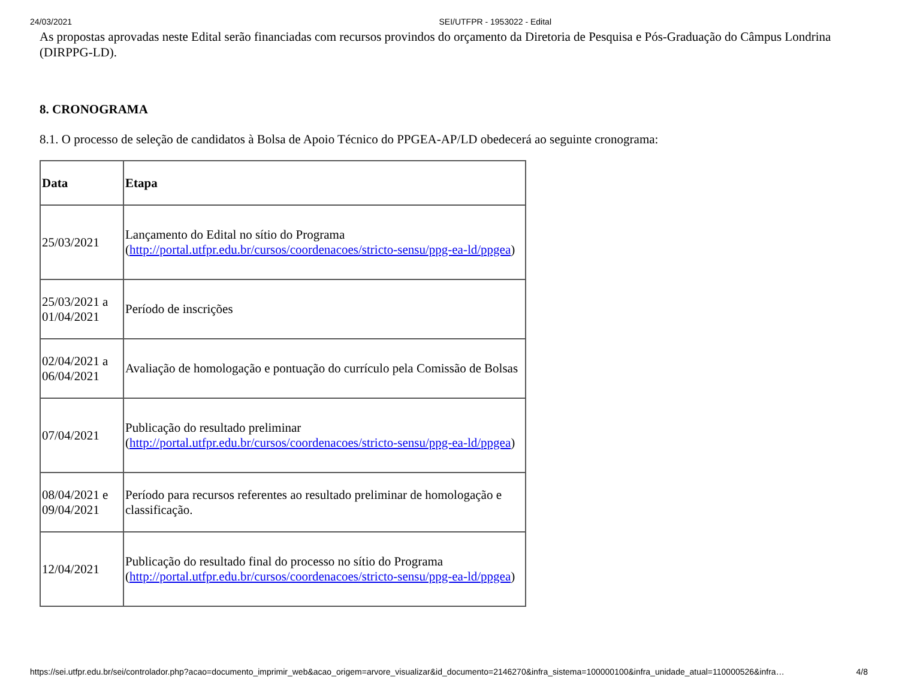24/03/2021 SEI/UTFPR - 1953022 - Edital
As propostas aprovadas neste Edital serão financiadas com recursos provindos do orçamento da Diretoria de Pesquisa e Pós-Graduação do Câmpus Londrina (DIRPPG-LD).
8. CRONOGRAMA
8.1. O processo de seleção de candidatos à Bolsa de Apoio Técnico do PPGEA-AP/LD obedecerá ao seguinte cronograma:
| Data | Etapa |
| --- | --- |
| 25/03/2021 | Lançamento do Edital no sítio do Programa ( http://portal.utfpr.edu.br/cursos/coordenacoes/stricto-sensu/ppg-ea-ld/ppgea ) |
| 25/03/2021 a 01/04/2021 | Período de inscrições |
| 02/04/2021 a 06/04/2021 | Avaliação de homologação e pontuação do currículo pela Comissão de Bolsas |
| 07/04/2021 | Publicação do resultado preliminar ( http://portal.utfpr.edu.br/cursos/coordenacoes/stricto-sensu/ppg-ea-ld/ppgea ) |
| 08/04/2021 e 09/04/2021 | Período para recursos referentes ao resultado preliminar de homologação e classificação. |
| 12/04/2021 | Publicação do resultado final do processo no sítio do Programa ( http://portal.utfpr.edu.br/cursos/coordenacoes/stricto-sensu/ppg-ea-ld/ppgea ) |
https://sei.utfpr.edu.br/sei/controlador.php?acao=documento_imprimir_web&acao_origem=arvore_visualizar&id_documento=2146270&infra_sistema=100000100&infra_unidade_atual=110000526&infra… 4/8